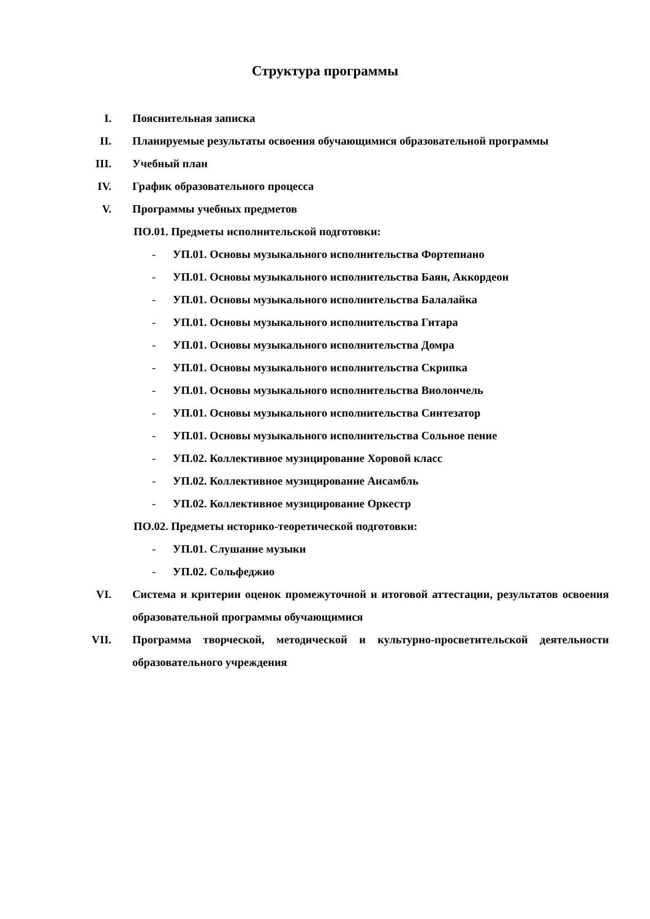Структура программы
I. Пояснительная записка
II. Планируемые результаты освоения обучающимися образовательной программы
III. Учебный план
IV. График образовательного процесса
V. Программы учебных предметов
ПО.01. Предметы исполнительской подготовки:
- УП.01. Основы музыкального исполнительства Фортепиано
- УП.01. Основы музыкального исполнительства Баян, Аккордеон
- УП.01. Основы музыкального исполнительства Балалайка
- УП.01. Основы музыкального исполнительства Гитара
- УП.01. Основы музыкального исполнительства Домра
- УП.01. Основы музыкального исполнительства Скрипка
- УП.01. Основы музыкального исполнительства Виолончель
- УП.01. Основы музыкального исполнительства Синтезатор
- УП.01. Основы музыкального исполнительства Сольное пение
- УП.02. Коллективное музицирование Хоровой класс
- УП.02. Коллективное музицирование Ансамбль
- УП.02. Коллективное музицирование Оркестр
ПО.02. Предметы историко-теоретической подготовки:
- УП.01. Слушание музыки
- УП.02. Сольфеджио
VI. Система и критерии оценок промежуточной и итоговой аттестации, результатов освоения образовательной программы обучающимися
VII. Программа творческой, методической и культурно-просветительской деятельности образовательного учреждения